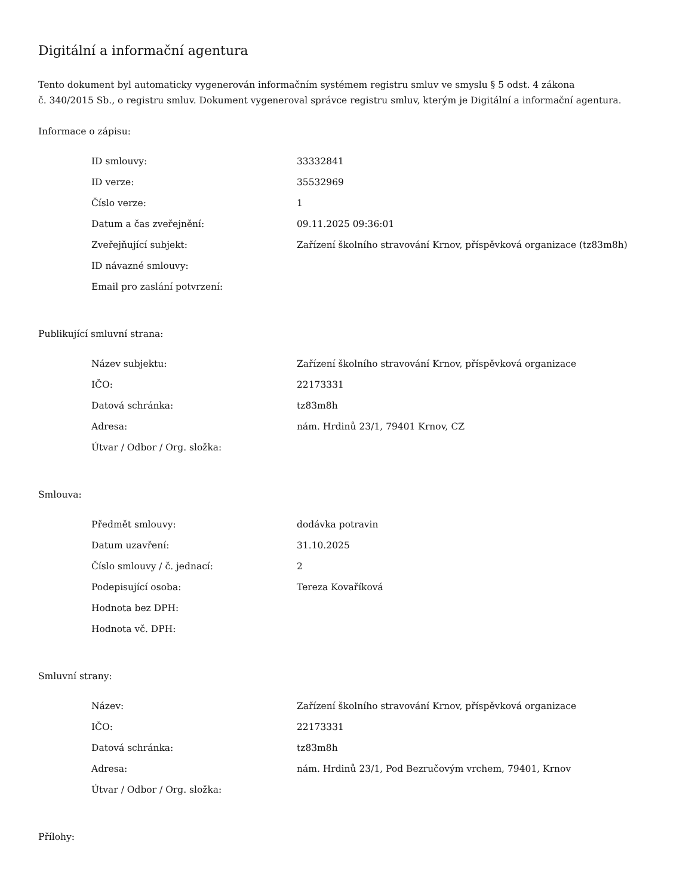Digitální a informační agentura
Tento dokument byl automaticky vygenerován informačním systémem registru smluv ve smyslu § 5 odst. 4 zákona
č. 340/2015 Sb., o registru smluv. Dokument vygeneroval správce registru smluv, kterým je Digitální a informační agentura.
Informace o zápisu:
| ID smlouvy: | 33332841 |
| ID verze: | 35532969 |
| Číslo verze: | 1 |
| Datum a čas zveřejnění: | 09.11.2025 09:36:01 |
| Zveřejňující subjekt: | Zařízení školního stravování Krnov, příspěvková organizace (tz83m8h) |
| ID návazné smlouvy: | |
| Email pro zaslání potvrzení: | |
Publikující smluvní strana:
| Název subjektu: | Zařízení školního stravování Krnov, příspěvková organizace |
| IČO: | 22173331 |
| Datová schránka: | tz83m8h |
| Adresa: | nám. Hrdinů 23/1, 79401 Krnov, CZ |
| Útvar / Odbor / Org. složka: | |
Smlouva:
| Předmět smlouvy: | dodávka potravin |
| Datum uzavření: | 31.10.2025 |
| Číslo smlouvy / č. jednací: | 2 |
| Podepisující osoba: | Tereza Kovaříková |
| Hodnota bez DPH: | |
| Hodnota vč. DPH: | |
Smluvní strany:
| Název: | Zařízení školního stravování Krnov, příspěvková organizace |
| IČO: | 22173331 |
| Datová schránka: | tz83m8h |
| Adresa: | nám. Hrdinů 23/1, Pod Bezručovým vrchem, 79401, Krnov |
| Útvar / Odbor / Org. složka: | |
Přílohy: